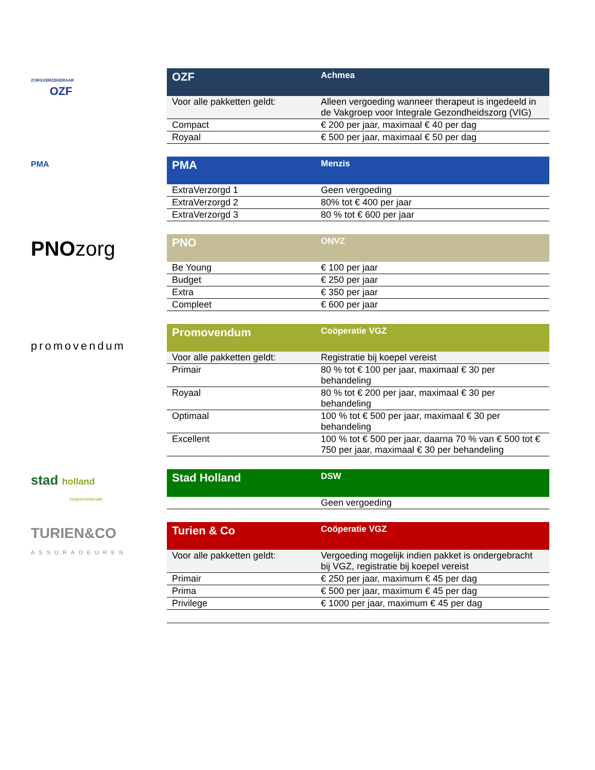ZORGVERZEKERAAR
OZF
| OZF | Achmea |
| --- | --- |
| Voor alle pakketten geldt: | Alleen vergoeding wanneer therapeut is ingedeeld in de Vakgroep voor Integrale Gezondheidszorg (VIG) |
| Compact | € 200 per jaar, maximaal € 40 per dag |
| Royaal | € 500 per jaar, maximaal € 50 per dag |
PMA
| PMA | Menzis |
| --- | --- |
| ExtraVerzorgd 1 | Geen vergoeding |
| ExtraVerzorgd 2 | 80% tot € 400 per jaar |
| ExtraVerzorgd 3 | 80 % tot € 600 per jaar |
PNOzorg
| PNO | ONVZ |
| --- | --- |
| Be Young | € 100 per jaar |
| Budget | € 250 per jaar |
| Extra | € 350 per jaar |
| Compleet | € 600 per jaar |
promovendum
| Promovendum | Coöperatie VGZ |
| --- | --- |
| Voor alle pakketten geldt: | Registratie bij koepel vereist |
| Primair | 80 % tot € 100 per jaar, maximaal € 30 per behandeling |
| Royaal | 80 % tot € 200 per jaar, maximaal € 30 per behandeling |
| Optimaal | 100 % tot € 500 per jaar, maximaal € 30 per behandeling |
| Excellent | 100 % tot € 500 per jaar, daarna 70 % van € 500 tot € 750 per jaar, maximaal € 30 per behandeling |
stad holland
zorgverzekeraar
| Stad Holland | DSW |
| --- | --- |
| | Geen vergoeding |
TURIEN&CO
ASSURADEUREN
| Turien & Co | Coöperatie VGZ |
| --- | --- |
| Voor alle pakketten geldt: | Vergoeding mogelijk indien pakket is ondergebracht bij VGZ, registratie bij koepel vereist |
| Primair | € 250 per jaar, maximum € 45 per dag |
| Prima | € 500 per jaar, maximum € 45 per dag |
| Privilege | € 1000 per jaar, maximum € 45 per dag |